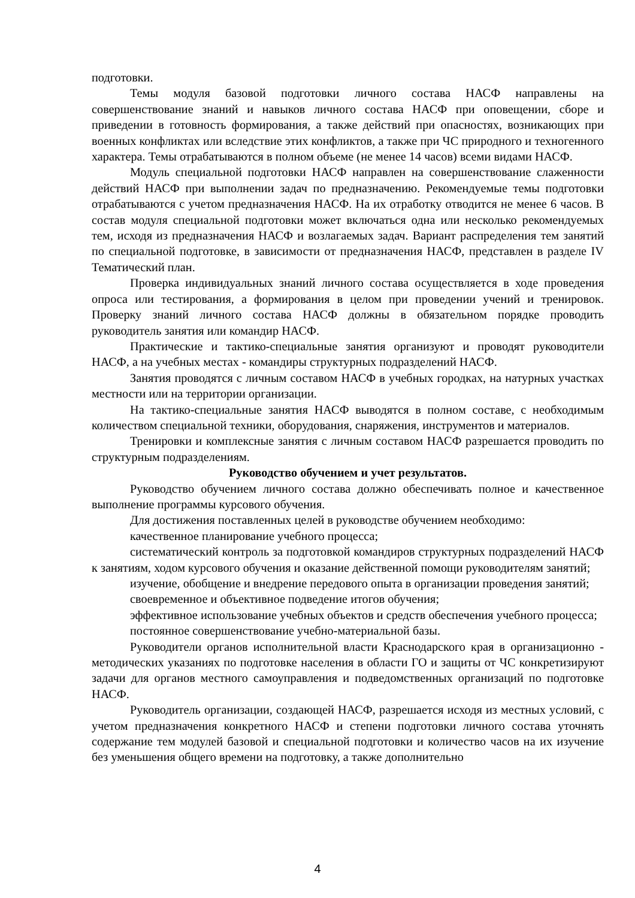подготовки.
Темы модуля базовой подготовки личного состава НАСФ направлены на совершенствование знаний и навыков личного состава НАСФ при оповещении, сборе и приведении в готовность формирования, а также действий при опасностях, возникающих при военных конфликтах или вследствие этих конфликтов, а также при ЧС природного и техногенного характера. Темы отрабатываются в полном объеме (не менее 14 часов) всеми видами НАСФ.
Модуль специальной подготовки НАСФ направлен на совершенствование слаженности действий НАСФ при выполнении задач по предназначению. Рекомендуемые темы подготовки отрабатываются с учетом предназначения НАСФ. На их отработку отводится не менее 6 часов. В состав модуля специальной подготовки может включаться одна или несколько рекомендуемых тем, исходя из предназначения НАСФ и возлагаемых задач. Вариант распределения тем занятий по специальной подготовке, в зависимости от предназначения НАСФ, представлен в разделе IV Тематический план.
Проверка индивидуальных знаний личного состава осуществляется в ходе проведения опроса или тестирования, а формирования в целом при проведении учений и тренировок. Проверку знаний личного состава НАСФ должны в обязательном порядке проводить руководитель занятия или командир НАСФ.
Практические и тактико-специальные занятия организуют и проводят руководители НАСФ, а на учебных местах - командиры структурных подразделений НАСФ.
Занятия проводятся с личным составом НАСФ в учебных городках, на натурных участках местности или на территории организации.
На тактико-специальные занятия НАСФ выводятся в полном составе, с необходимым количеством специальной техники, оборудования, снаряжения, инструментов и материалов.
Тренировки и комплексные занятия с личным составом НАСФ разрешается проводить по структурным подразделениям.
Руководство обучением и учет результатов.
Руководство обучением личного состава должно обеспечивать полное и качественное выполнение программы курсового обучения.
Для достижения поставленных целей в руководстве обучением необходимо:
качественное планирование учебного процесса;
систематический контроль за подготовкой командиров структурных подразделений НАСФ к занятиям, ходом курсового обучения и оказание действенной помощи руководителям занятий;
изучение, обобщение и внедрение передового опыта в организации проведения занятий;
своевременное и объективное подведение итогов обучения;
эффективное использование учебных объектов и средств обеспечения учебного процесса;
постоянное совершенствование учебно-материальной базы.
Руководители органов исполнительной власти Краснодарского края в организационно - методических указаниях по подготовке населения в области ГО и защиты от ЧС конкретизируют задачи для органов местного самоуправления и подведомственных организаций по подготовке НАСФ.
Руководитель организации, создающей НАСФ, разрешается исходя из местных условий, с учетом предназначения конкретного НАСФ и степени подготовки личного состава уточнять содержание тем модулей базовой и специальной подготовки и количество часов на их изучение без уменьшения общего времени на подготовку, а также дополнительно
4